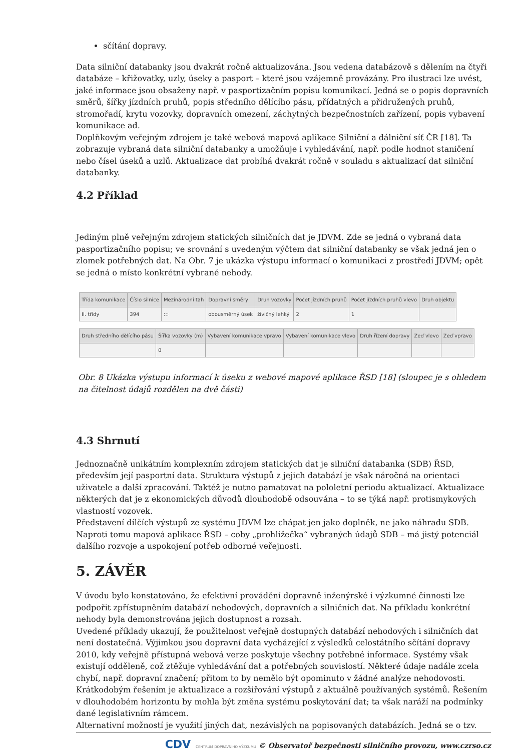sčítání dopravy.
Data silniční databanky jsou dvakrát ročně aktualizována. Jsou vedena databázově s dělením na čtyři databáze – křižovatky, uzly, úseky a pasport – které jsou vzájemně provázány. Pro ilustraci lze uvést, jaké informace jsou obsaženy např. v pasportizačním popisu komunikací. Jedná se o popis dopravních směrů, šířky jízdních pruhů, popis středního dělícího pásu, přídatných a přidružených pruhů, stromořadí, krytu vozovky, dopravních omezení, záchytných bezpečnostních zařízení, popis vybavení komunikace ad.
Doplňkovým veřejným zdrojem je také webová mapová aplikace Silniční a dálniční síť ČR [18]. Ta zobrazuje vybraná data silniční databanky a umožňuje i vyhledávání, např. podle hodnot staničení nebo čísel úseků a uzlů. Aktualizace dat probíhá dvakrát ročně v souladu s aktualizací dat silniční databanky.
4.2 Příklad
Jediným plně veřejným zdrojem statických silničních dat je JDVM. Zde se jedná o vybraná data pasportizačního popisu; ve srovnání s uvedeným výčtem dat silniční databanky se však jedná jen o zlomek potřebných dat. Na Obr. 7 je ukázka výstupu informací o komunikaci z prostředí JDVM; opět se jedná o místo konkrétní vybrané nehody.
| Třída komunikace | Číslo silnice | Mezinárodní tah | Dopravní směry | Druh vozovky | Počet jízdních pruhů | Počet jízdních pruhů vlevo | Druh objektu |
| --- | --- | --- | --- | --- | --- | --- | --- |
| II. třídy | 394 | ::: | obousměrný úsek | živičný lehký | 2 | 1 | |
| Druh středního dělícího pásu | Šířka vozovky (m) | Vybavení komunikace vpravo | Vybavení komunikace vlevo | Druh řízení dopravy | Zeď vlevo | Zeď vpravo |
| --- | --- | --- | --- | --- | --- | --- |
| | 0 | | | | | |
Obr. 8 Ukázka výstupu informací k úseku z webové mapové aplikace ŘSD [18] (sloupec je s ohledem na čitelnost údajů rozdělen na dvě části)
4.3 Shrnutí
Jednoznačně unikátním komplexním zdrojem statických dat je silniční databanka (SDB) ŘSD, především její pasportní data. Struktura výstupů z jejich databází je však náročná na orientaci uživatele a další zpracování. Taktéž je nutno pamatovat na pololetní periodu aktualizací. Aktualizace některých dat je z ekonomických důvodů dlouhodobě odsouvána – to se týká např. protismykových vlastností vozovek.
Představení dílčích výstupů ze systému JDVM lze chápat jen jako doplněk, ne jako náhradu SDB. Naproti tomu mapová aplikace ŘSD – coby „prohlížečka“ vybraných údajů SDB – má jistý potenciál dalšího rozvoje a uspokojení potřeb odborné veřejnosti.
5. ZÁVĚR
V úvodu bylo konstatováno, že efektivní provádění dopravně inženýrské i výzkumné činnosti lze podpořit zpřístupněním databází nehodových, dopravních a silničních dat. Na příkladu konkrétní nehody byla demonstrována jejich dostupnost a rozsah.
Uvedené příklady ukazují, že použitelnost veřejně dostupných databází nehodových i silničních dat není dostatečná. Výjimkou jsou dopravní data vycházející z výsledků celostátního sčítání dopravy 2010, kdy veřejně přístupná webová verze poskytuje všechny potřebné informace. Systémy však existují odděleně, což ztěžuje vyhledávání dat a potřebných souvislostí. Některé údaje nadále zcela chybí, např. dopravní značení; přitom to by nemělo být opominuto v žádné analýze nehodovosti.
Krátkodobým řešením je aktualizace a rozšiřování výstupů z aktuálně používaných systémů. Řešením v dlouhodobém horizontu by mohla být změna systému poskytování dat; ta však naráží na podmínky dané legislativním rámcem.
Alternativní možností je využití jiných dat, nezávislých na popisovaných databázích. Jedná se o tzv.
CDV CENTRUM DOPRAVNÍHO VÝZKUMU © Observatoř bezpečnosti silničního provozu, www.czrso.cz